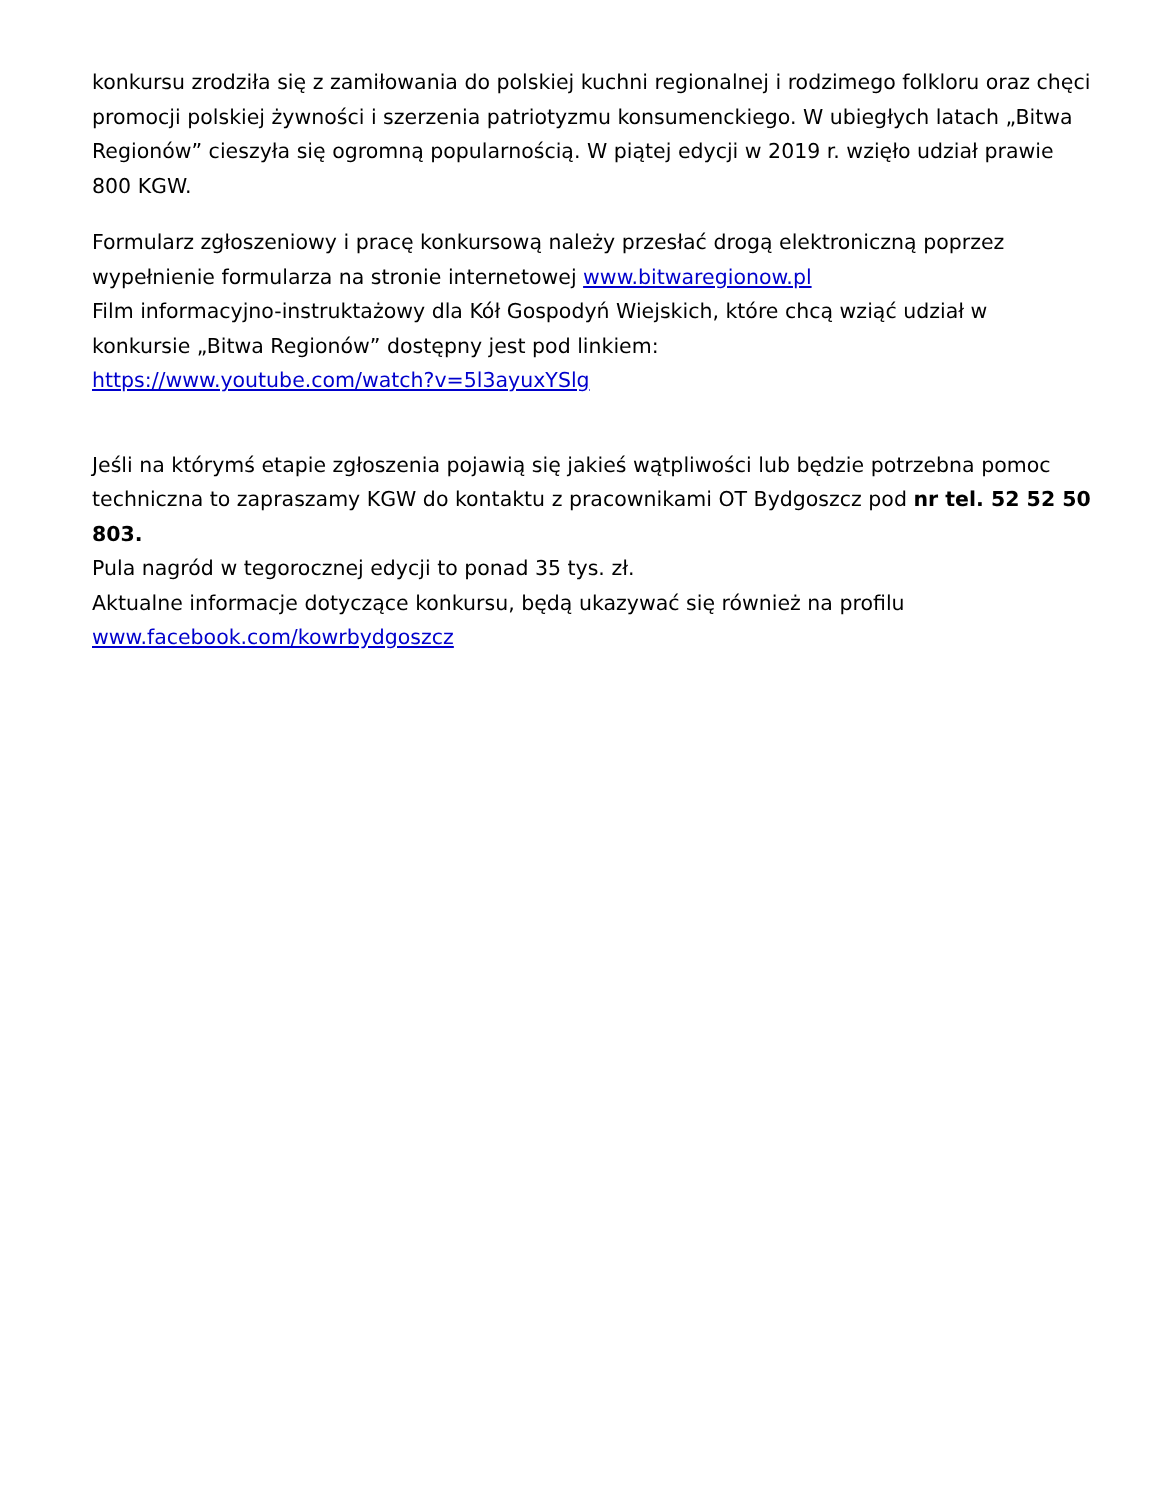konkursu zrodziła się z zamiłowania do polskiej kuchni regionalnej i rodzimego folkloru oraz chęci promocji polskiej żywności i szerzenia patriotyzmu konsumenckiego. W ubiegłych latach „Bitwa Regionów” cieszyła się ogromną popularnością. W piątej edycji w 2019 r. wzięło udział prawie 800 KGW.
Formularz zgłoszeniowy i pracę konkursową należy przesłać drogą elektroniczną poprzez wypełnienie formularza na stronie internetowej www.bitwaregionow.pl
Film informacyjno-instruktażowy dla Kół Gospodyń Wiejskich, które chcą wziąć udział w konkursie „Bitwa Regionów” dostępny jest pod linkiem:
https://www.youtube.com/watch?v=5l3ayuxYSlg
Jeśli na którymś etapie zgłoszenia pojawią się jakieś wątpliwości lub będzie potrzebna pomoc techniczna to zapraszamy KGW do kontaktu z pracownikami OT Bydgoszcz pod nr tel. 52 52 50 803.
Pula nagród w tegorocznej edycji to ponad 35 tys. zł.
Aktualne informacje dotyczące konkursu, będą ukazywać się również na profilu www.facebook.com/kowrbydgoszcz